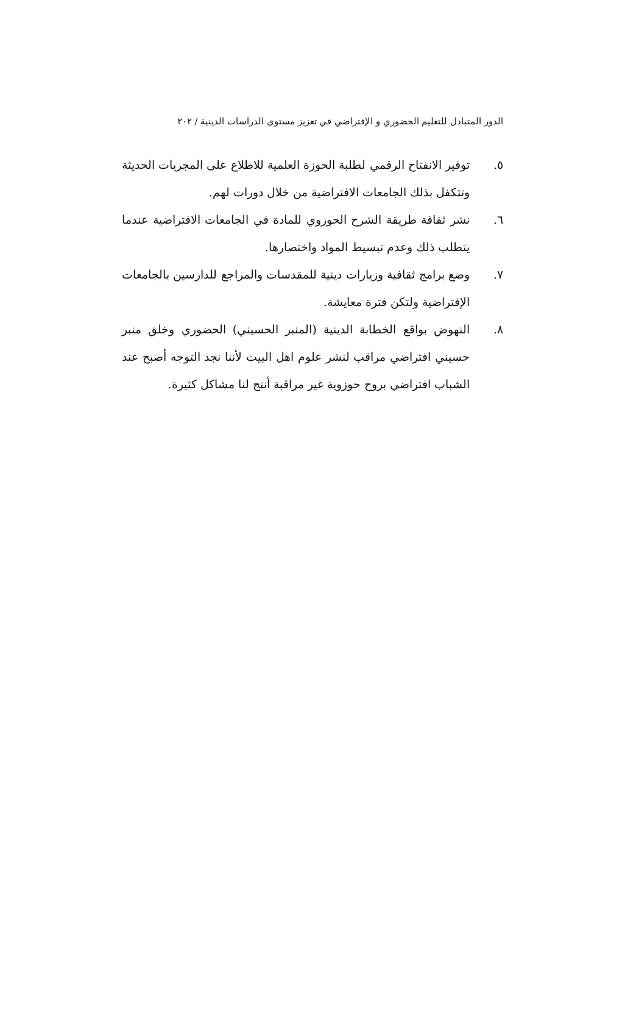الدور المتبادل للتعليم الحضوري و الإفتراضي في تعزيز مستوى الدراسات الدينية / ٢٠٢
٥. توفير الانفتاح الرقمي لطلبة الحوزة العلمية للاطلاع على المجريات الحديثة وتتكفل بذلك الجامعات الافتراضية من خلال دورات لهم.
٦. نشر ثقافة طريقة الشرح الحوزوي للمادة في الجامعات الافتراضية عندما يتطلب ذلك وعدم تبسيط المواد واختصارها.
٧. وضع برامج ثقافية وزيارات دينية للمقدسات والمراجع للدارسين بالجامعات الإفتراضية ولتكن فترة معايشة.
٨. النهوض بواقع الخطابة الدينية (المنبر الحسيني) الحضوري وخلق منبر حسيني افتراضي مراقب لنشر علوم اهل البيت لأننا نجد التوجه أصبح عند الشباب افتراضي بروح حوزوية غير مراقبة أنتج لنا مشاكل كثيرة.